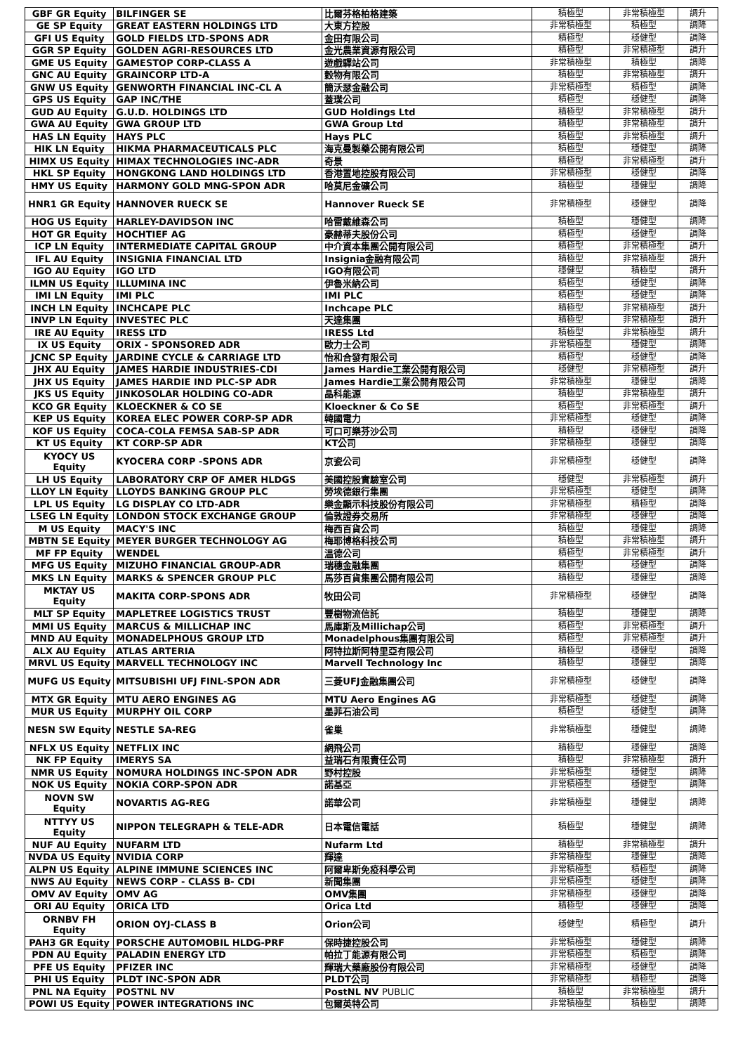| GBF GR Equity | BILFINGER SE | 比爾芬格柏格建築 | 積極型 | 非常積極型 | 調升 |
| GE SP Equity | GREAT EASTERN HOLDINGS LTD | 大東方控股 | 非常積極型 | 積極型 | 調降 |
| GFI US Equity | GOLD FIELDS LTD-SPONS ADR | 金田有限公司 | 積極型 | 穩健型 | 調降 |
| GGR SP Equity | GOLDEN AGRI-RESOURCES LTD | 金光農業資源有限公司 | 積極型 | 非常積極型 | 調升 |
| GME US Equity | GAMESTOP CORP-CLASS A | 遊戲驛站公司 | 非常積極型 | 積極型 | 調降 |
| GNC AU Equity | GRAINCORP LTD-A | 穀物有限公司 | 積極型 | 非常積極型 | 調升 |
| GNW US Equity | GENWORTH FINANCIAL INC-CL A | 簡沃瑟金融公司 | 非常積極型 | 積極型 | 調降 |
| GPS US Equity | GAP INC/THE | 蓋璞公司 | 積極型 | 穩健型 | 調降 |
| GUD AU Equity | G.U.D. HOLDINGS LTD | GUD Holdings Ltd | 積極型 | 非常積極型 | 調升 |
| GWA AU Equity | GWA GROUP LTD | GWA Group Ltd | 積極型 | 非常積極型 | 調升 |
| HAS LN Equity | HAYS PLC | Hays PLC | 積極型 | 非常積極型 | 調升 |
| HIK LN Equity | HIKMA PHARMACEUTICALS PLC | 海克曼製藥公開有限公司 | 積極型 | 穩健型 | 調降 |
| HIMX US Equity | HIMAX TECHNOLOGIES INC-ADR | 奇景 | 積極型 | 非常積極型 | 調升 |
| HKL SP Equity | HONGKONG LAND HOLDINGS LTD | 香港置地控股有限公司 | 非常積極型 | 穩健型 | 調降 |
| HMY US Equity | HARMONY GOLD MNG-SPON ADR | 哈莫尼金礦公司 | 積極型 | 穩健型 | 調降 |
| HNR1 GR Equity | HANNOVER RUECK SE | Hannover Rueck SE | 非常積極型 | 穩健型 | 調降 |
| HOG US Equity | HARLEY-DAVIDSON INC | 哈雷戴維森公司 | 積極型 | 穩健型 | 調降 |
| HOT GR Equity | HOCHTIEF AG | 豪赫蒂夫股份公司 | 積極型 | 穩健型 | 調降 |
| ICP LN Equity | INTERMEDIATE CAPITAL GROUP | 中介資本集團公開有限公司 | 積極型 | 非常積極型 | 調升 |
| IFL AU Equity | INSIGNIA FINANCIAL LTD | Insignia金融有限公司 | 積極型 | 非常積極型 | 調升 |
| IGO AU Equity | IGO LTD | IGO有限公司 | 穩健型 | 積極型 | 調升 |
| ILMN US Equity | ILLUMINA INC | 伊魯米納公司 | 積極型 | 穩健型 | 調降 |
| IMI LN Equity | IMI PLC | IMI PLC | 積極型 | 穩健型 | 調降 |
| INCH LN Equity | INCHCAPE PLC | Inchcape PLC | 積極型 | 非常積極型 | 調升 |
| INVP LN Equity | INVESTEC PLC | 天達集團 | 積極型 | 非常積極型 | 調升 |
| IRE AU Equity | IRESS LTD | IRESS Ltd | 積極型 | 非常積極型 | 調升 |
| IX US Equity | ORIX - SPONSORED ADR | 歐力士公司 | 非常積極型 | 穩健型 | 調降 |
| JCNC SP Equity | JARDINE CYCLE & CARRIAGE LTD | 怡和合發有限公司 | 積極型 | 穩健型 | 調降 |
| JHX AU Equity | JAMES HARDIE INDUSTRIES-CDI | James Hardie工業公開有限公司 | 穩健型 | 非常積極型 | 調升 |
| JHX US Equity | JAMES HARDIE IND PLC-SP ADR | James Hardie工業公開有限公司 | 非常積極型 | 穩健型 | 調降 |
| JKS US Equity | JINKOSOLAR HOLDING CO-ADR | 晶科能源 | 積極型 | 非常積極型 | 調升 |
| KCO GR Equity | KLOECKNER & CO SE | Kloeckner & Co SE | 積極型 | 非常積極型 | 調升 |
| KEP US Equity | KOREA ELEC POWER CORP-SP ADR | 韓國電力 | 非常積極型 | 穩健型 | 調降 |
| KOF US Equity | COCA-COLA FEMSA SAB-SP ADR | 可口可樂芬沙公司 | 積極型 | 穩健型 | 調降 |
| KT US Equity | KT CORP-SP ADR | KT公司 | 非常積極型 | 穩健型 | 調降 |
| KYOCY US Equity | KYOCERA CORP -SPONS ADR | 京瓷公司 | 非常積極型 | 穩健型 | 調降 |
| LH US Equity | LABORATORY CRP OF AMER HLDGS | 美國控股實驗室公司 | 穩健型 | 非常積極型 | 調升 |
| LLOY LN Equity | LLOYDS BANKING GROUP PLC | 勞埃德銀行集團 | 非常積極型 | 穩健型 | 調降 |
| LPL US Equity | LG DISPLAY CO LTD-ADR | 樂金顯示科技股份有限公司 | 非常積極型 | 積極型 | 調降 |
| LSEG LN Equity | LONDON STOCK EXCHANGE GROUP | 倫敦證券交易所 | 非常積極型 | 穩健型 | 調降 |
| M US Equity | MACY'S INC | 梅西百貨公司 | 積極型 | 穩健型 | 調降 |
| MBTN SE Equity | MEYER BURGER TECHNOLOGY AG | 梅耶博格科技公司 | 積極型 | 非常積極型 | 調升 |
| MF FP Equity | WENDEL | 溫德公司 | 積極型 | 非常積極型 | 調升 |
| MFG US Equity | MIZUHO FINANCIAL GROUP-ADR | 瑞穗金融集團 | 積極型 | 穩健型 | 調降 |
| MKS LN Equity | MARKS & SPENCER GROUP PLC | 馬莎百貨集團公開有限公司 | 積極型 | 穩健型 | 調降 |
| MKTAY US Equity | MAKITA CORP-SPONS ADR | 牧田公司 | 非常積極型 | 穩健型 | 調降 |
| MLT SP Equity | MAPLETREE LOGISTICS TRUST | 豐樹物流信託 | 積極型 | 穩健型 | 調降 |
| MMI US Equity | MARCUS & MILLICHAP INC | 馬庫斯及Millichap公司 | 積極型 | 非常積極型 | 調升 |
| MND AU Equity | MONADELPHOUS GROUP LTD | Monadelphous集團有限公司 | 積極型 | 非常積極型 | 調升 |
| ALX AU Equity | ATLAS ARTERIA | 阿特拉斯阿特里亞有限公司 | 積極型 | 穩健型 | 調降 |
| MRVL US Equity | MARVELL TECHNOLOGY INC | Marvell Technology Inc | 積極型 | 穩健型 | 調降 |
| MUFG US Equity | MITSUBISHI UFJ FINL-SPON ADR | 三菱UFJ金融集團公司 | 非常積極型 | 穩健型 | 調降 |
| MTX GR Equity | MTU AERO ENGINES AG | MTU Aero Engines AG | 非常積極型 | 穩健型 | 調降 |
| MUR US Equity | MURPHY OIL CORP | 墨菲石油公司 | 積極型 | 穩健型 | 調降 |
| NESN SW Equity | NESTLE SA-REG | 雀巢 | 非常積極型 | 穩健型 | 調降 |
| NFLX US Equity | NETFLIX INC | 網飛公司 | 積極型 | 穩健型 | 調降 |
| NK FP Equity | IMERYS SA | 益瑞石有限責任公司 | 積極型 | 非常積極型 | 調升 |
| NMR US Equity | NOMURA HOLDINGS INC-SPON ADR | 野村控股 | 非常積極型 | 穩健型 | 調降 |
| NOK US Equity | NOKIA CORP-SPON ADR | 諾基亞 | 非常積極型 | 穩健型 | 調降 |
| NOVN SW Equity | NOVARTIS AG-REG | 諾華公司 | 非常積極型 | 穩健型 | 調降 |
| NTTYY US Equity | NIPPON TELEGRAPH & TELE-ADR | 日本電信電話 | 積極型 | 穩健型 | 調降 |
| NUF AU Equity | NUFARM LTD | Nufarm Ltd | 積極型 | 非常積極型 | 調升 |
| NVDA US Equity | NVIDIA CORP | 輝達 | 非常積極型 | 穩健型 | 調降 |
| ALPN US Equity | ALPINE IMMUNE SCIENCES INC | 阿爾卑斯免疫科學公司 | 非常積極型 | 積極型 | 調降 |
| NWS AU Equity | NEWS CORP - CLASS B- CDI | 新聞集團 | 非常積極型 | 穩健型 | 調降 |
| OMV AV Equity | OMV AG | OMV集團 | 非常積極型 | 穩健型 | 調降 |
| ORI AU Equity | ORICA LTD | Orica Ltd | 積極型 | 穩健型 | 調降 |
| ORNBV FH Equity | ORION OYJ-CLASS B | Orion公司 | 穩健型 | 積極型 | 調升 |
| PAH3 GR Equity | PORSCHE AUTOMOBIL HLDG-PRF | 保時捷控股公司 | 非常積極型 | 穩健型 | 調降 |
| PDN AU Equity | PALADIN ENERGY LTD | 帕拉丁能源有限公司 | 非常積極型 | 積極型 | 調降 |
| PFE US Equity | PFIZER INC | 輝瑞大藥廠股份有限公司 | 非常積極型 | 穩健型 | 調降 |
| PHI US Equity | PLDT INC-SPON ADR | PLDT公司 | 非常積極型 | 積極型 | 調降 |
| PNL NA Equity | POSTNL NV | PostNL NV PUBLIC | 積極型 | 非常積極型 | 調升 |
| POWI US Equity | POWER INTEGRATIONS INC | 包爾英特公司 | 非常積極型 | 積極型 | 調降 |